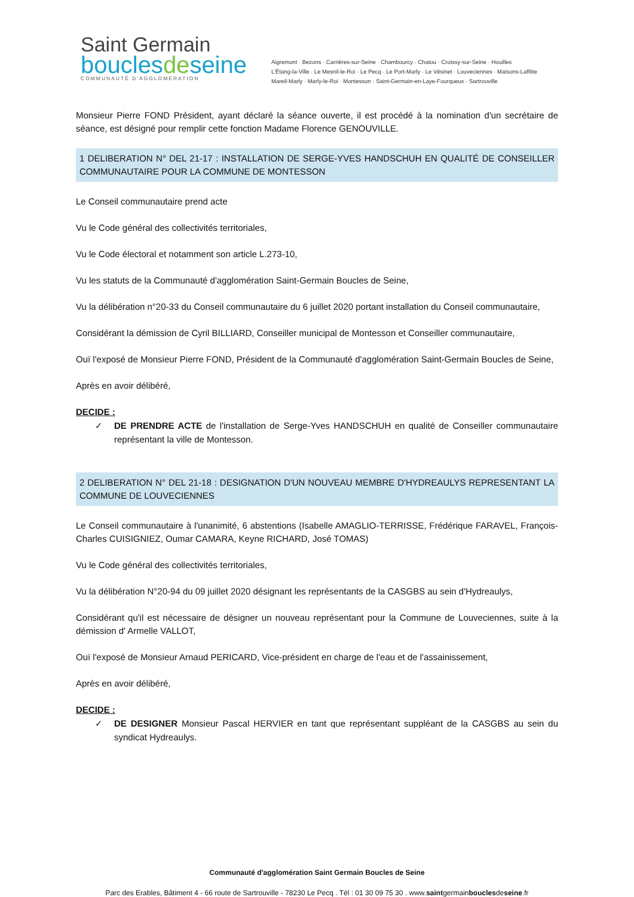Saint Germain
bouclesdeseine
COMMUNAUTÉ D'AGGLOMÉRATION
Aigremont · Bezons · Carrières-sur-Seine · Chambourcy · Chatou · Croissy-sur-Seine · Houilles
L'Étang-la-Ville · Le Mesnil-le-Roi · Le Pecq · Le Port-Marly · Le Vésinet · Louveciennes · Maisons-Laffitte
Mareil-Marly · Marly-le-Roi · Montesson · Saint-Germain-en-Laye-Fourqueux · Sartrouville
Monsieur Pierre FOND Président, ayant déclaré la séance ouverte, il est procédé à la nomination d'un secrétaire de séance, est désigné pour remplir cette fonction Madame Florence GENOUVILLE.
1 DELIBERATION N° DEL 21-17 : INSTALLATION DE SERGE-YVES HANDSCHUH EN QUALITÉ DE CONSEILLER COMMUNAUTAIRE POUR LA COMMUNE DE MONTESSON
Le Conseil communautaire prend acte
Vu le Code général des collectivités territoriales,
Vu le Code électoral et notamment son article L.273-10,
Vu les statuts de la Communauté d'agglomération Saint-Germain Boucles de Seine,
Vu la délibération n°20-33 du Conseil communautaire du 6 juillet 2020 portant installation du Conseil communautaire,
Considérant la démission de Cyril BILLIARD, Conseiller municipal de Montesson et Conseiller communautaire,
Ouï l'exposé de Monsieur Pierre FOND, Président de la Communauté d'agglomération Saint-Germain Boucles de Seine,
Après en avoir délibéré,
DECIDE :
✓ DE PRENDRE ACTE de l'installation de Serge-Yves HANDSCHUH en qualité de Conseiller communautaire représentant la ville de Montesson.
2 DELIBERATION N° DEL 21-18 : DESIGNATION D'UN NOUVEAU MEMBRE D'HYDREAULYS REPRESENTANT LA COMMUNE DE LOUVECIENNES
Le Conseil communautaire à l'unanimité, 6 abstentions (Isabelle AMAGLIO-TERRISSE, Frédérique FARAVEL, François-Charles CUISIGNIEZ, Oumar CAMARA, Keyne RICHARD, José TOMAS)
Vu le Code général des collectivités territoriales,
Vu la délibération N°20-94 du 09 juillet 2020 désignant les représentants de la CASGBS au sein d'Hydreaulys,
Considérant qu'il est nécessaire de désigner un nouveau représentant pour la Commune de Louveciennes, suite à la démission d' Armelle VALLOT,
Ouï l'exposé de Monsieur Arnaud PERICARD, Vice-président en charge de l'eau et de l'assainissement,
Après en avoir délibéré,
DECIDE :
✓ DE DESIGNER Monsieur Pascal HERVIER en tant que représentant suppléant de la CASGBS au sein du syndicat Hydreaulys.
Communauté d'agglomération Saint Germain Boucles de Seine
Parc des Erables, Bâtiment 4 - 66 route de Sartrouville - 78230 Le Pecq . Tél : 01 30 09 75 30 . www.saintgermainbouclesdeseine.fr